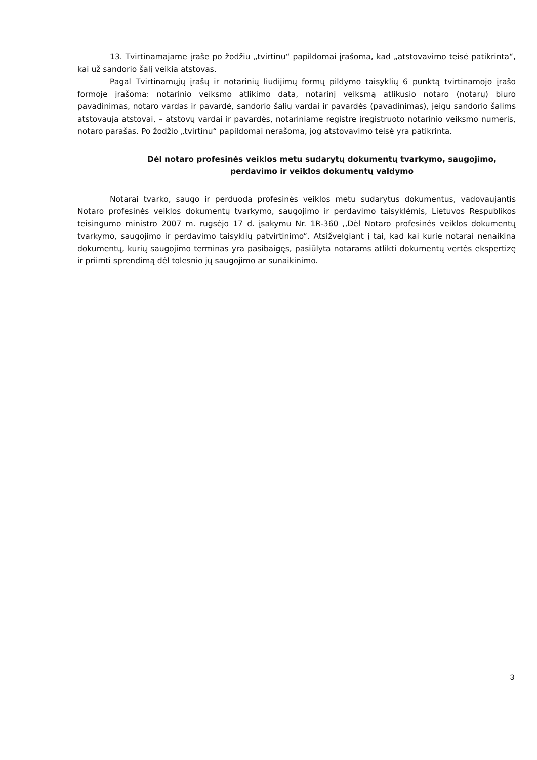13. Tvirtinamajame įraše po žodžiu „tvirtinu“ papildomai įrašoma, kad „atstovavimo teisė patikrinta“, kai už sandorio šalį veikia atstovas.
Pagal Tvirtinamųjų įrašų ir notarinių liudijimų formų pildymo taisyklių 6 punktą tvirtinamojo įrašo formoje įrašoma: notarinio veiksmo atlikimo data, notarinį veiksmą atlikusio notaro (notarų) biuro pavadinimas, notaro vardas ir pavardė, sandorio šalių vardai ir pavardės (pavadinimas), jeigu sandorio šalims atstovauja atstovai, – atstovų vardai ir pavardės, notariniame registre įregistruoto notarinio veiksmo numeris, notaro parašas. Po žodžio „tvirtinu“ papildomai nerašoma, jog atstovavimo teisė yra patikrinta.
Dėl notaro profesinės veiklos metu sudarytų dokumentų tvarkymo, saugojimo, perdavimo ir veiklos dokumentų valdymo
Notarai tvarko, saugo ir perduoda profesinės veiklos metu sudarytus dokumentus, vadovaujantis Notaro profesinės veiklos dokumentų tvarkymo, saugojimo ir perdavimo taisyklėmis, Lietuvos Respublikos teisingumo ministro 2007 m. rugsėjo 17 d. įsakymu Nr. 1R-360 ,,Dėl Notaro profesinės veiklos dokumentų tvarkymo, saugojimo ir perdavimo taisyklių patvirtinimo“. Atsižvelgiant į tai, kad kai kurie notarai nenaikina dokumentų, kurių saugojimo terminas yra pasibaigęs, pasiūlyta notarams atlikti dokumentų vertės ekspertizę ir priimti sprendimą dėl tolesnio jų saugojimo ar sunaikinimo.
3